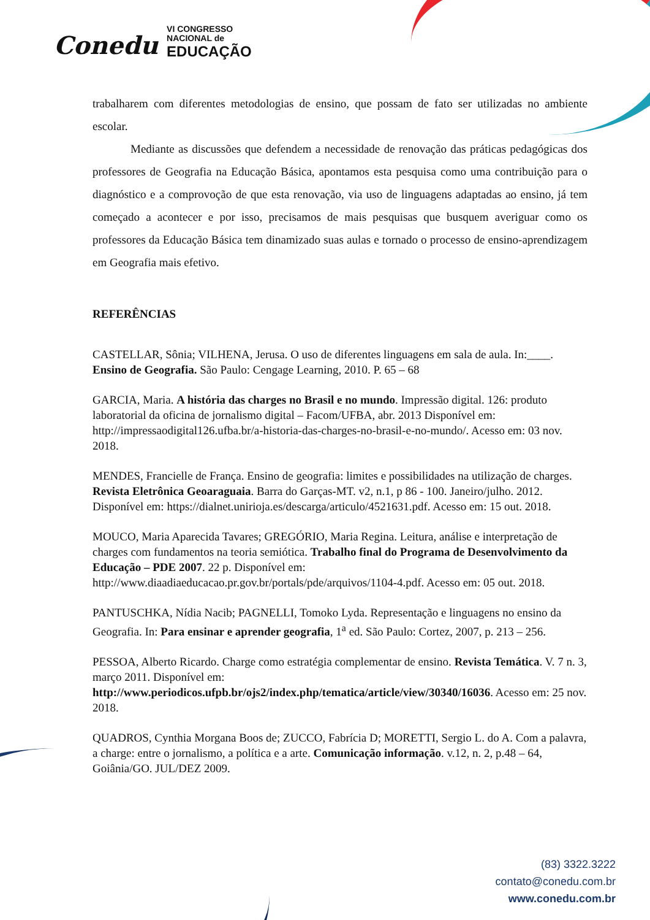Conedu
VI CONGRESSO
NACIONAL de
EDUCAÇÃO
trabalharem com diferentes metodologias de ensino, que possam de fato ser utilizadas no ambiente escolar.
Mediante as discussões que defendem a necessidade de renovação das práticas pedagógicas dos professores de Geografia na Educação Básica, apontamos esta pesquisa como uma contribuição para o diagnóstico e a comprovoção de que esta renovação, via uso de linguagens adaptadas ao ensino, já tem começado a acontecer e por isso, precisamos de mais pesquisas que busquem averiguar como os professores da Educação Básica tem dinamizado suas aulas e tornado o processo de ensino-aprendizagem em Geografia mais efetivo.
REFERÊNCIAS
CASTELLAR, Sônia; VILHENA, Jerusa. O uso de diferentes linguagens em sala de aula. In:____. Ensino de Geografia. São Paulo: Cengage Learning, 2010. P. 65 – 68
GARCIA, Maria. A história das charges no Brasil e no mundo. Impressão digital. 126: produto laboratorial da oficina de jornalismo digital – Facom/UFBA, abr. 2013 Disponível em: http://impressaodigital126.ufba.br/a-historia-das-charges-no-brasil-e-no-mundo/. Acesso em: 03 nov. 2018.
MENDES, Francielle de França. Ensino de geografia: limites e possibilidades na utilização de charges. Revista Eletrônica Geoaraguaia. Barra do Garças-MT. v2, n.1, p 86 - 100. Janeiro/julho. 2012. Disponível em: https://dialnet.unirioja.es/descarga/articulo/4521631.pdf. Acesso em: 15 out. 2018.
MOUCO, Maria Aparecida Tavares; GREGÓRIO, Maria Regina. Leitura, análise e interpretação de charges com fundamentos na teoria semiótica. Trabalho final do Programa de Desenvolvimento da Educação – PDE 2007. 22 p. Disponível em: http://www.diaadiaeducacao.pr.gov.br/portals/pde/arquivos/1104-4.pdf. Acesso em: 05 out. 2018.
PANTUSCHKA, Nídia Nacib; PAGNELLI, Tomoko Lyda. Representação e linguagens no ensino da Geografia. In: Para ensinar e aprender geografia, 1<sup>a</sup> ed. São Paulo: Cortez, 2007, p. 213 – 256.
PESSOA, Alberto Ricardo. Charge como estratégia complementar de ensino. Revista Temática. V. 7 n. 3, março 2011. Disponível em: http://www.periodicos.ufpb.br/ojs2/index.php/tematica/article/view/30340/16036. Acesso em: 25 nov. 2018.
QUADROS, Cynthia Morgana Boos de; ZUCCO, Fabrícia D; MORETTI, Sergio L. do A. Com a palavra, a charge: entre o jornalismo, a política e a arte. Comunicação informação. v.12, n. 2, p.48 – 64, Goiânia/GO. JUL/DEZ 2009.
(83) 3322.3222
contato@conedu.com.br
www.conedu.com.br